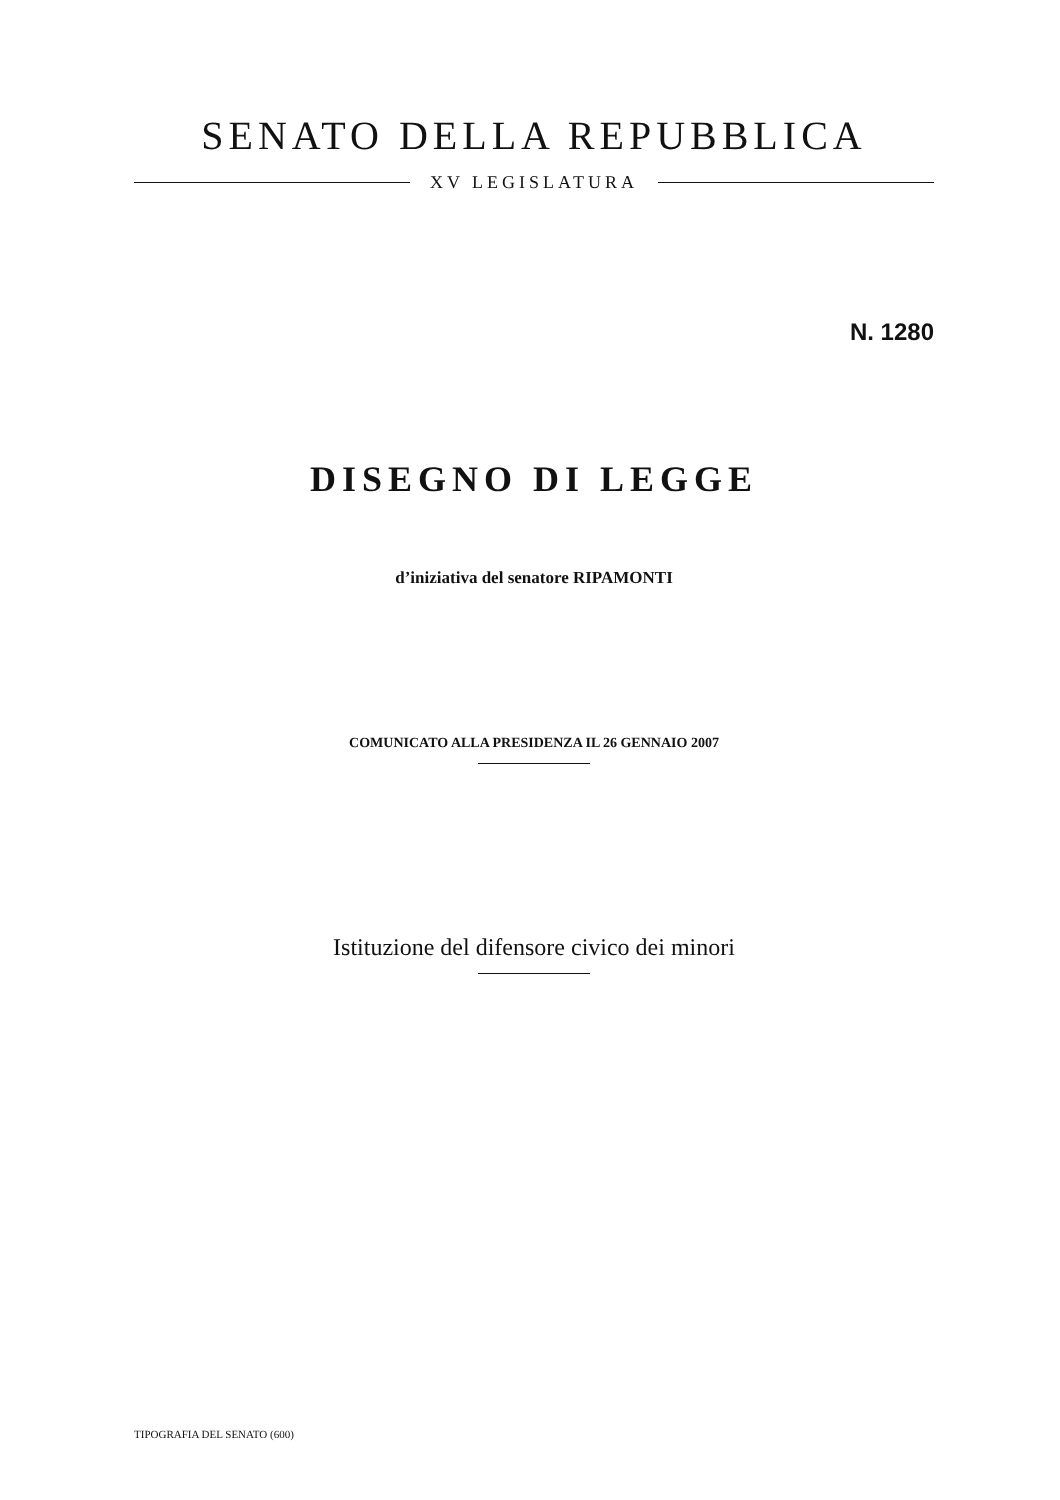SENATO DELLA REPUBBLICA
XV LEGISLATURA
N. 1280
DISEGNO DI LEGGE
d’iniziativa del senatore RIPAMONTI
COMUNICATO ALLA PRESIDENZA IL 26 GENNAIO 2007
Istituzione del difensore civico dei minori
TIPOGRAFIA DEL SENATO (600)